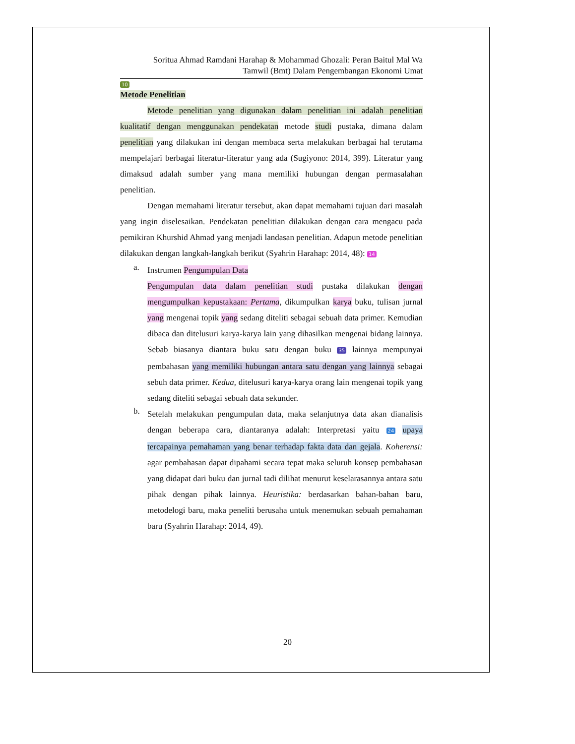Soritua Ahmad Ramdani Harahap & Mohammad Ghozali: Peran Baitul Mal Wa
Tamwil (Bmt) Dalam Pengembangan Ekonomi Umat
10
Metode Penelitian
Metode penelitian yang digunakan dalam penelitian ini adalah penelitian kualitatif dengan menggunakan pendekatan metode studi pustaka, dimana dalam penelitian yang dilakukan ini dengan membaca serta melakukan berbagai hal terutama mempelajari berbagai literatur-literatur yang ada (Sugiyono: 2014, 399). Literatur yang dimaksud adalah sumber yang mana memiliki hubungan dengan permasalahan penelitian.
Dengan memahami literatur tersebut, akan dapat memahami tujuan dari masalah yang ingin diselesaikan. Pendekatan penelitian dilakukan dengan cara mengacu pada pemikiran Khurshid Ahmad yang menjadi landasan penelitian. Adapun metode penelitian dilakukan dengan langkah-langkah berikut (Syahrin Harahap: 2014, 48): 14
a.
Instrumen Pengumpulan Data
Pengumpulan data dalam penelitian studi pustaka dilakukan dengan mengumpulkan kepustakaan: Pertama, dikumpulkan karya buku, tulisan jurnal yang mengenai topik yang sedang diteliti sebagai sebuah data primer. Kemudian dibaca dan ditelusuri karya-karya lain yang dihasilkan mengenai bidang lainnya. Sebab biasanya diantara buku satu dengan buku 35 lainnya mempunyai pembahasan yang memiliki hubungan antara satu dengan yang lainnya sebagai sebuh data primer. Kedua, ditelusuri karya-karya orang lain mengenai topik yang sedang diteliti sebagai sebuah data sekunder.
b.
Setelah melakukan pengumpulan data, maka selanjutnya data akan dianalisis dengan beberapa cara, diantaranya adalah: Interpretasi yaitu 24 upaya tercapainya pemahaman yang benar terhadap fakta data dan gejala. Koherensi: agar pembahasan dapat dipahami secara tepat maka seluruh konsep pembahasan yang didapat dari buku dan jurnal tadi dilihat menurut keselarasannya antara satu pihak dengan pihak lainnya. Heuristika: berdasarkan bahan-bahan baru, metodelogi baru, maka peneliti berusaha untuk menemukan sebuah pemahaman baru (Syahrin Harahap: 2014, 49).
20